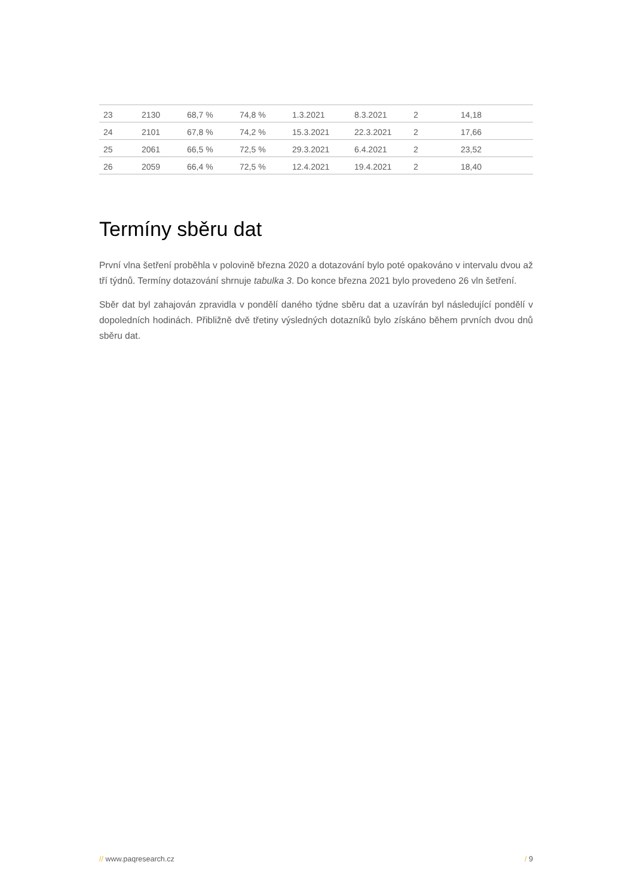| 23 | 2130 | 68,7 % | 74,8 % | 1.3.2021 | 8.3.2021 | 2 | 14,18 |
| 24 | 2101 | 67,8 % | 74,2 % | 15.3.2021 | 22.3.2021 | 2 | 17,66 |
| 25 | 2061 | 66,5 % | 72,5 % | 29.3.2021 | 6.4.2021 | 2 | 23,52 |
| 26 | 2059 | 66,4 % | 72,5 % | 12.4.2021 | 19.4.2021 | 2 | 18,40 |
Termíny sběru dat
První vlna šetření proběhla v polovině března 2020 a dotazování bylo poté opakováno v intervalu dvou až tří týdnů. Termíny dotazování shrnuje tabulka 3. Do konce března 2021 bylo provedeno 26 vln šetření.
Sběr dat byl zahajován zpravidla v pondělí daného týdne sběru dat a uzavírán byl následující pondělí v dopoledních hodinách. Přibližně dvě třetiny výsledných dotazníků bylo získáno během prvních dvou dnů sběru dat.
// www.paqresearch.cz / 9